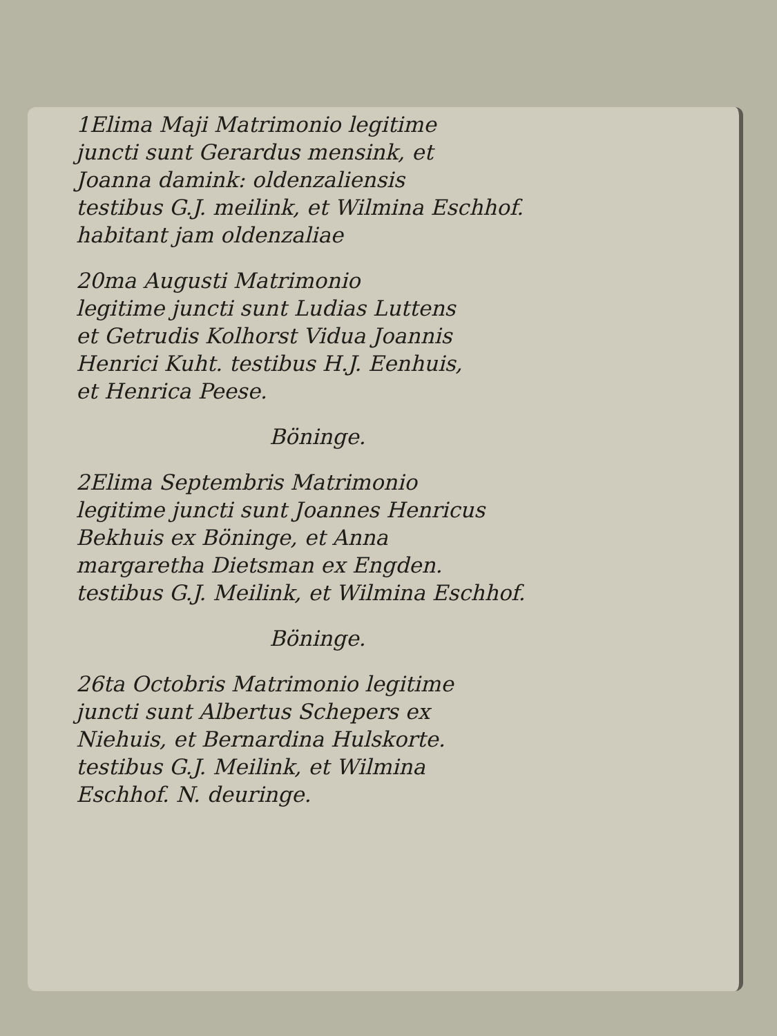1Elima Maji Matrimonio legitime
juncti sunt Gerardus mensink, et
Joanna damink: oldenzaliensis
testibus G.J. meilink, et Wilmina Eschhof.
habitant jam oldenzaliae
20ma Augusti Matrimonio
legitime juncti sunt Ludias Luttens
et Getrudis Kolhorst Vidua Joannis
Henrici Kuht. testibus H.J. Eenhuis,
et Henrica Peese.
Böninge.
2Elima Septembris Matrimonio
legitime juncti sunt Joannes Henricus
Bekhuis ex Böninge, et Anna
margaretha Dietsman ex Engden.
testibus G.J. Meilink, et Wilmina Eschhof.
Böninge.
26ta Octobris Matrimonio legitime
juncti sunt Albertus Schepers ex
Niehuis, et Bernardina Hulskorte.
testibus G.J. Meilink, et Wilmina
Eschhof. N. deuringe.